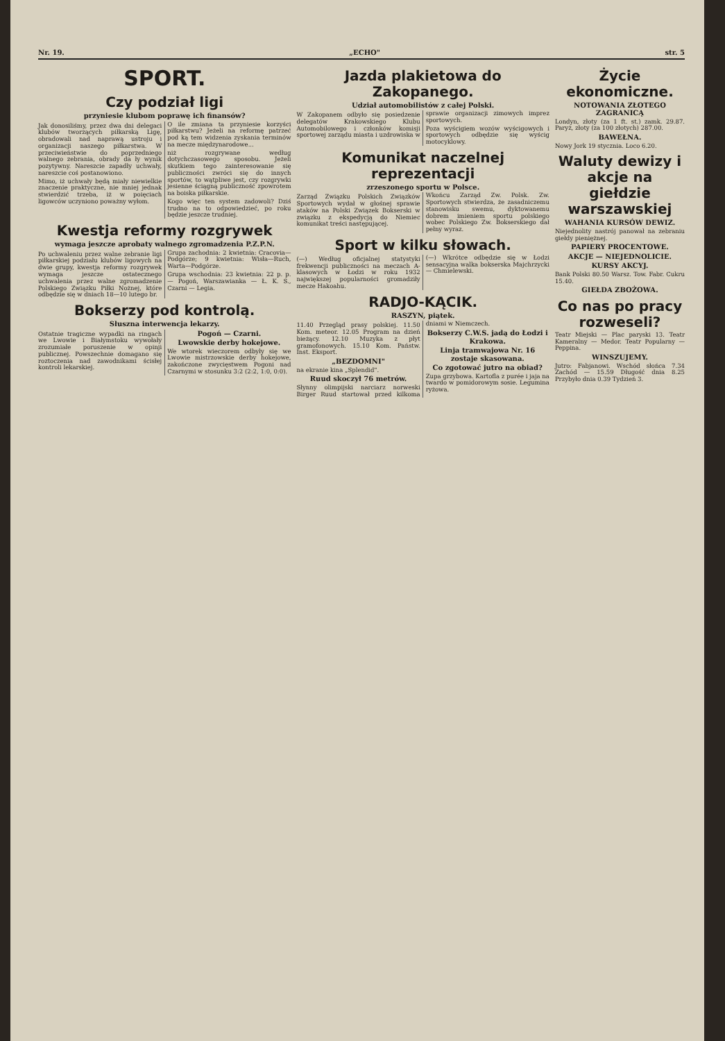Nr. 19. „ECHO" str. 5
SPORT.
Czy podział ligi
przyniesie klubom poprawę ich finansów?
Jak donosiliśmy, przez dwa dni delegaci klubów tworzących piłkarską Ligę, obradowali nad naprawą ustroju i organizacji naszego piłkarstwa. W przeciwieństwie do poprzedniego walnego zebrania, obrady da ły wynik pozytywny. Nareszcie zapadły uchwały, nareszcie coś postanowiono.
Mimo, iż uchwały będą miały niewielkie znaczenie praktyczne, nie mniej jednak stwierdzić trzeba, iż w poięciach ligowców uczyniono poważny wyłom.
O ile zmiana ta przyniesie korzyści piłkarstwu? Jeżeli na reformę patrzeć pod ką tem widzenia zyskania terminów na mecze międzynarodowe...
niż rozgrywane według dotychczasowego sposobu. Jeżeli skutkiem tego zainteresowanie się publiczności zwróci się do innych sportów, to wątpliwe jest, czy rozgrywki jesienne ściągną publiczność zpowrotem na boiska piłkarskie.
Kogo więc ten system zadowoli? Dziś trudno na to odpowiedzieć, po roku będzie jeszcze trudniej.
Kwestja reformy rozgrywek
wymaga jeszcze aprobaty walnego zgromadzenia P.Z.P.N.
Po uchwaleniu przez walne zebranie ligi piłkarskiej podziału klubów ligowych na dwie grupy, kwestja reformy rozgrywek wymaga jeszcze ostatecznego uchwalenia przez walne zgromadzenie Polskiego Związku Piłki Nożnej, które odbędzie się w dniach 18—10 lutego br.
Grupa zachodnia: 2 kwietnia: Cracovia—Podgórze; 9 kwietnia: Wisła—Ruch, Warta—Podgórze.
Grupa wschodnia: 23 kwietnia: 22 p. p. — Pogoń, Warszawianka — Ł. K. S., Czarni — Legia.
Bokserzy pod kontrolą.
Słuszna interwencja lekarzy.
Ostatnie tragiczne wypadki na ringach we Lwowie i Białymstoku wywołały zrozumiałe poruszenie w opinji publicznej. Powszechnie domagano się roztoczenia nad zawodnikami ścisłej kontroli lekarskiej.
Pogoń — Czarni.
Lwowskie derby hokejowe.
We wtorek wieczorem odbyły się we Lwowie mistrzowskie derby hokejowe, zakończone zwycięstwem Pogoni nad Czarnymi w stosunku 3:2 (2:2, 1:0, 0:0).
Jazda plakietowa do Zakopanego.
Udział automobilistów z całej Polski.
W Zakopanem odbyło się posiedzenie delegatów Krakowskiego Klubu Automobilowego i członków komisji sportowej zarządu miasta i uzdrowiska w sprawie organizacji zimowych imprez sportowych.
Poza wyścigiem wozów wyścigowych i sportowych odbędzie się wyścig motocyklowy.
Komunikat naczelnej reprezentacji
zrzeszonego sportu w Polsce.
Zarząd Związku Polskich Związków Sportowych wydał w głośnej sprawie ataków na Polski Związek Bokserski w związku z ekspedycją do Niemiec komunikat treści następującej.
Wkońcu Zarząd Zw. Polsk. Zw. Sportowych stwierdza, że zasadniczemu stanowisku swemu, dyktowanemu dobrem imieniem sportu polskiego wobec Polskiego Zw. Bokserskiego dał pełny wyraz.
Sport w kilku słowach.
(—) Według oficjalnej statystyki frekwencji publiczności na meczach A-klasowych w Łodzi w roku 1932 największej popularności gromadziły mecze Hakoahu.
(—) Wkrótce odbędzie się w Łodzi sensacyjna walka bokserska Majchrzycki — Chmielewski.
RADJO-KĄCIK.
RASZYN, piątek.
11.40 Przegląd prasy polskiej. 11.50 Kom. meteor. 12.05 Program na dzień bieżący. 12.10 Muzyka z płyt gramofonowych. 15.10 Kom. Państw. Inst. Eksport.
„BEZDOMNI"
na ekranie kina „Splendid".
Ruud skoczył 76 metrów.
Słynny olimpijski narciarz norweski Birger Ruud startował przed kilkoma dniami w Niemczech.
Bokserzy C.W.S. jadą do Łodzi i Krakowa.
Linja tramwajowa Nr. 16 zostaje skasowana.
Co zgotować jutro na obiad?
Zupa grzybowa. Kartofla z purée i jaja na twardo w pomidorowym sosie. Legumina ryżowa.
Życie ekonomiczne.
NOTOWANIA ZŁOTEGO ZAGRANICĄ
Londyn, złoty (za 1 ft. st.) zamk. 29.87. Paryż, złoty (za 100 złotych) 287.00.
BAWEŁNA.
Nowy Jork 19 stycznia. Loco 6.20.
Waluty dewizy i akcje na giełdzie warszawskiej
WAHANIA KURSÓW DEWIZ.
Niejednolity nastrój panował na zebraniu giełdy pieniężnej.
PAPIERY PROCENTOWE.
AKCJE — NIEJEDNOLICIE.
KURSY AKCYJ.
Bank Polski 80.50 Warsz. Tow. Fabr. Cukru 15.40.
GIEŁDA ZBOŻOWA.
Co nas po pracy rozweseli?
Teatr Miejski — Plac paryski 13. Teatr Kameralny — Medor. Teatr Popularny — Peppina.
WINSZUJEMY.
Jutro: Fabjanowi. Wschód słońca 7.34 Zachód — 15.59 Długość dnia 8.25 Przybyło dnia 0.39 Tydzień 3.